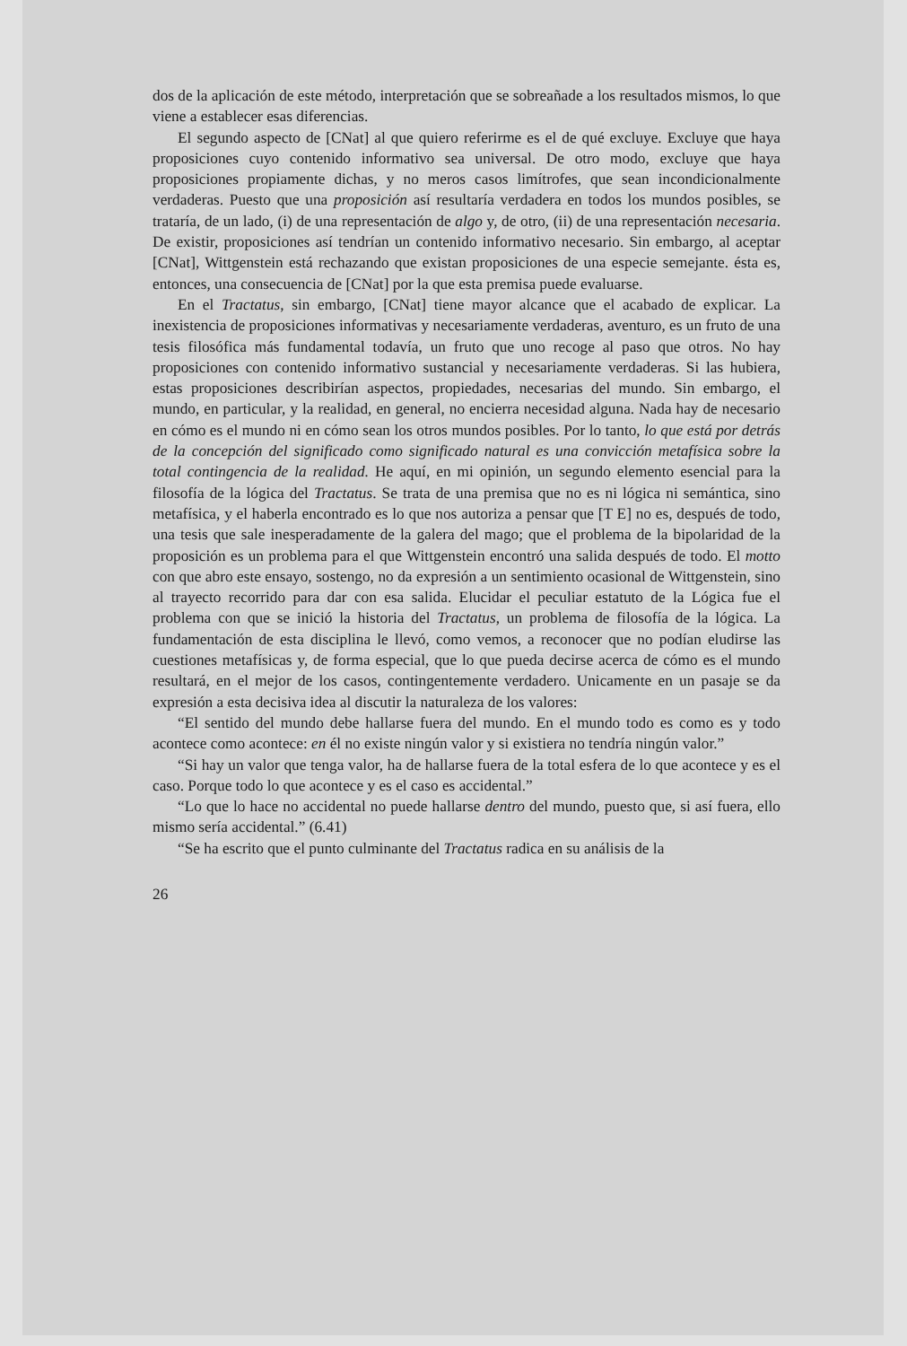dos de la aplicación de este método, interpretación que se sobreañade a los resultados mismos, lo que viene a establecer esas diferencias.
El segundo aspecto de [CNat] al que quiero referirme es el de qué excluye. Excluye que haya proposiciones cuyo contenido informativo sea universal. De otro modo, excluye que haya proposiciones propiamente dichas, y no meros casos limítrofes, que sean incondicionalmente verdaderas. Puesto que una proposición así resultaría verdadera en todos los mundos posibles, se trataría, de un lado, (i) de una representación de algo y, de otro, (ii) de una representación necesaria. De existir, proposiciones así tendrían un contenido informativo necesario. Sin embargo, al aceptar [CNat], Wittgenstein está rechazando que existan proposiciones de una especie semejante. ésta es, entonces, una consecuencia de [CNat] por la que esta premisa puede evaluarse.
En el Tractatus, sin embargo, [CNat] tiene mayor alcance que el acabado de explicar. La inexistencia de proposiciones informativas y necesariamente verdaderas, aventuro, es un fruto de una tesis filosófica más fundamental todavía, un fruto que uno recoge al paso que otros. No hay proposiciones con contenido informativo sustancial y necesariamente verdaderas. Si las hubiera, estas proposiciones describirían aspectos, propiedades, necesarias del mundo. Sin embargo, el mundo, en particular, y la realidad, en general, no encierra necesidad alguna. Nada hay de necesario en cómo es el mundo ni en cómo sean los otros mundos posibles. Por lo tanto, lo que está por detrás de la concepción del significado como significado natural es una convicción metafísica sobre la total contingencia de la realidad. He aquí, en mi opinión, un segundo elemento esencial para la filosofía de la lógica del Tractatus. Se trata de una premisa que no es ni lógica ni semántica, sino metafísica, y el haberla encontrado es lo que nos autoriza a pensar que [T E] no es, después de todo, una tesis que sale inesperadamente de la galera del mago; que el problema de la bipolaridad de la proposición es un problema para el que Wittgenstein encontró una salida después de todo. El motto con que abro este ensayo, sostengo, no da expresión a un sentimiento ocasional de Wittgenstein, sino al trayecto recorrido para dar con esa salida. Elucidar el peculiar estatuto de la Lógica fue el problema con que se inició la historia del Tractatus, un problema de filosofía de la lógica. La fundamentación de esta disciplina le llevó, como vemos, a reconocer que no podían eludirse las cuestiones metafísicas y, de forma especial, que lo que pueda decirse acerca de cómo es el mundo resultará, en el mejor de los casos, contingentemente verdadero. Unicamente en un pasaje se da expresión a esta decisiva idea al discutir la naturaleza de los valores:
“El sentido del mundo debe hallarse fuera del mundo. En el mundo todo es como es y todo acontece como acontece: en él no existe ningún valor y si existiera no tendría ningún valor.”
“Si hay un valor que tenga valor, ha de hallarse fuera de la total esfera de lo que acontece y es el caso. Porque todo lo que acontece y es el caso es accidental.”
“Lo que lo hace no accidental no puede hallarse dentro del mundo, puesto que, si así fuera, ello mismo sería accidental.” (6.41)
“Se ha escrito que el punto culminante del Tractatus radica en su análisis de la
26